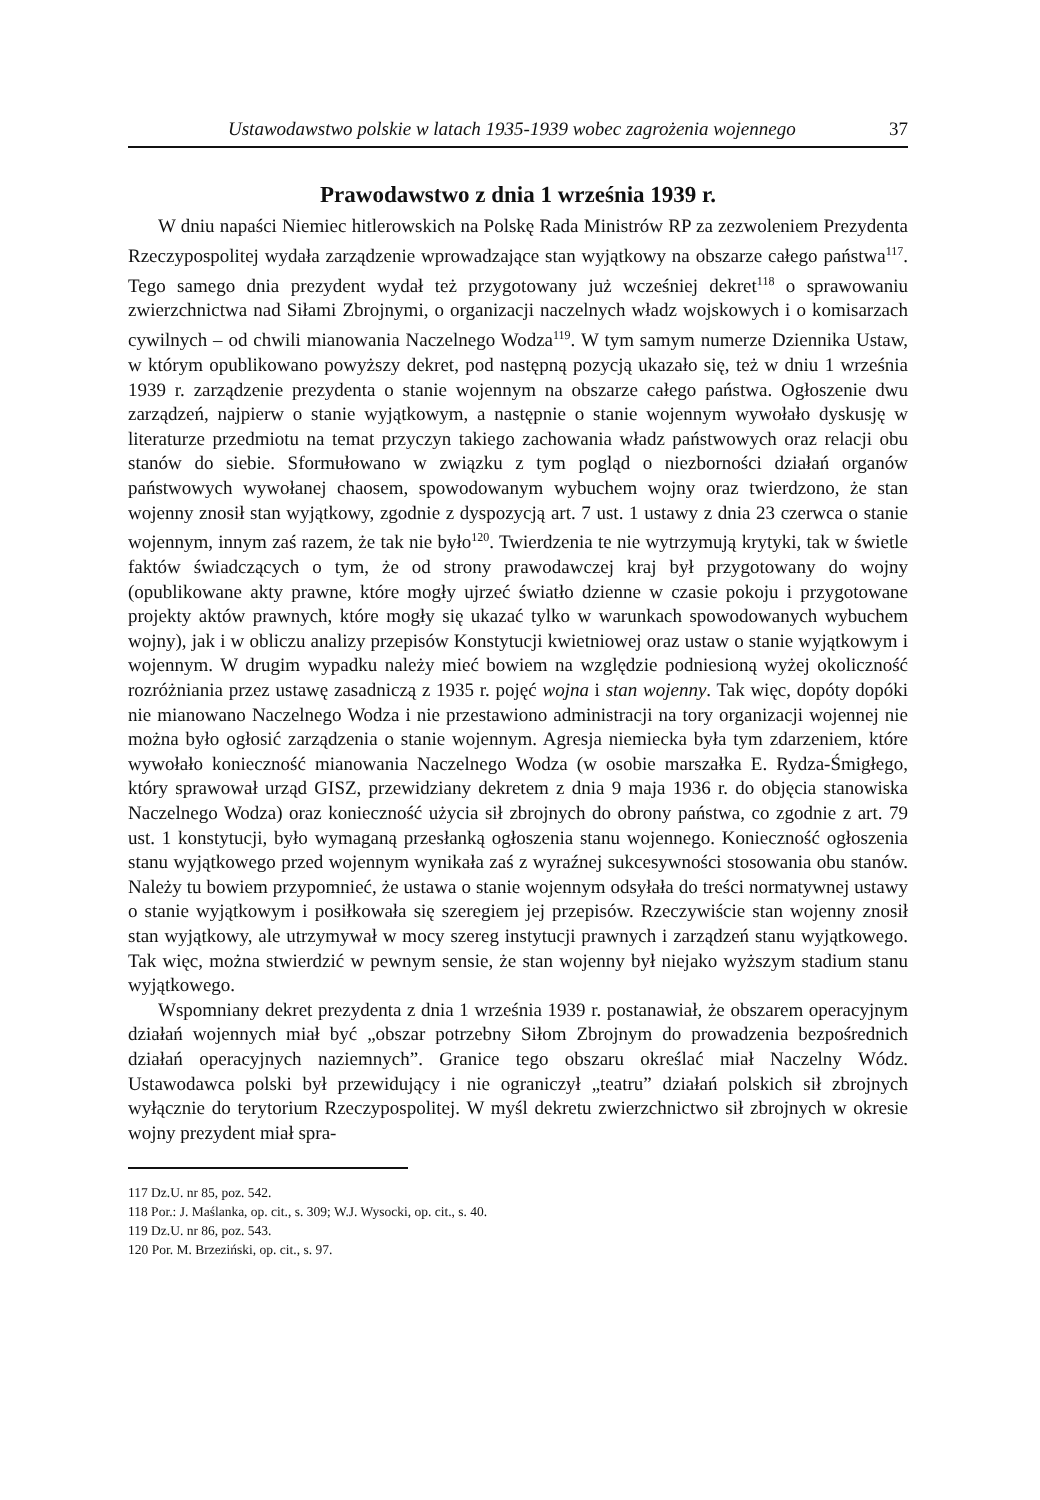Ustawodawstwo polskie w latach 1935-1939 wobec zagrożenia wojennego 37
Prawodawstwo z dnia 1 września 1939 r.
W dniu napaści Niemiec hitlerowskich na Polskę Rada Ministrów RP za zezwoleniem Prezydenta Rzeczypospolitej wydała zarządzenie wprowadzające stan wyjątkowy na obszarze całego państwa<sup>117</sup>. Tego samego dnia prezydent wydał też przygotowany już wcześniej dekret<sup>118</sup> o sprawowaniu zwierzchnictwa nad Siłami Zbrojnymi, o organizacji naczelnych władz wojskowych i o komisarzach cywilnych – od chwili mianowania Naczelnego Wodza<sup>119</sup>. W tym samym numerze Dziennika Ustaw, w którym opublikowano powyższy dekret, pod następną pozycją ukazało się, też w dniu 1 września 1939 r. zarządzenie prezydenta o stanie wojennym na obszarze całego państwa. Ogłoszenie dwu zarządzeń, najpierw o stanie wyjątkowym, a następnie o stanie wojennym wywołało dyskusję w literaturze przedmiotu na temat przyczyn takiego zachowania władz państwowych oraz relacji obu stanów do siebie. Sformułowano w związku z tym pogląd o niezborności działań organów państwowych wywołanej chaosem, spowodowanym wybuchem wojny oraz twierdzono, że stan wojenny znosił stan wyjątkowy, zgodnie z dyspozycją art. 7 ust. 1 ustawy z dnia 23 czerwca o stanie wojennym, innym zaś razem, że tak nie było<sup>120</sup>. Twierdzenia te nie wytrzymują krytyki, tak w świetle faktów świadczących o tym, że od strony prawodawczej kraj był przygotowany do wojny (opublikowane akty prawne, które mogły ujrzeć światło dzienne w czasie pokoju i przygotowane projekty aktów prawnych, które mogły się ukazać tylko w warunkach spowodowanych wybuchem wojny), jak i w obliczu analizy przepisów Konstytucji kwietniowej oraz ustaw o stanie wyjątkowym i wojennym. W drugim wypadku należy mieć bowiem na względzie podniesioną wyżej okoliczność rozróżniania przez ustawę zasadniczą z 1935 r. pojęć wojna i stan wojenny. Tak więc, dopóty dopóki nie mianowano Naczelnego Wodza i nie przestawiono administracji na tory organizacji wojennej nie można było ogłosić zarządzenia o stanie wojennym. Agresja niemiecka była tym zdarzeniem, które wywołało konieczność mianowania Naczelnego Wodza (w osobie marszałka E. Rydza-Śmigłego, który sprawował urząd GISZ, przewidziany dekretem z dnia 9 maja 1936 r. do objęcia stanowiska Naczelnego Wodza) oraz konieczność użycia sił zbrojnych do obrony państwa, co zgodnie z art. 79 ust. 1 konstytucji, było wymaganą przesłanką ogłoszenia stanu wojennego. Konieczność ogłoszenia stanu wyjątkowego przed wojennym wynikała zaś z wyraźnej sukcesywności stosowania obu stanów. Należy tu bowiem przypomnieć, że ustawa o stanie wojennym odsyłała do treści normatywnej ustawy o stanie wyjątkowym i posiłkowała się szeregiem jej przepisów. Rzeczywiście stan wojenny znosił stan wyjątkowy, ale utrzymywał w mocy szereg instytucji prawnych i zarządzeń stanu wyjątkowego. Tak więc, można stwierdzić w pewnym sensie, że stan wojenny był niejako wyższym stadium stanu wyjątkowego.
Wspomniany dekret prezydenta z dnia 1 września 1939 r. postanawiał, że obszarem operacyjnym działań wojennych miał być „obszar potrzebny Siłom Zbrojnym do prowadzenia bezpośrednich działań operacyjnych naziemnych”. Granice tego obszaru określać miał Naczelny Wódz. Ustawodawca polski był przewidujący i nie ograniczył „teatru” działań polskich sił zbrojnych wyłącznie do terytorium Rzeczypospolitej. W myśl dekretu zwierzchnictwo sił zbrojnych w okresie wojny prezydent miał spra-
117 Dz.U. nr 85, poz. 542.
118 Por.: J. Maślanka, op. cit., s. 309; W.J. Wysocki, op. cit., s. 40.
119 Dz.U. nr 86, poz. 543.
120 Por. M. Brzeziński, op. cit., s. 97.